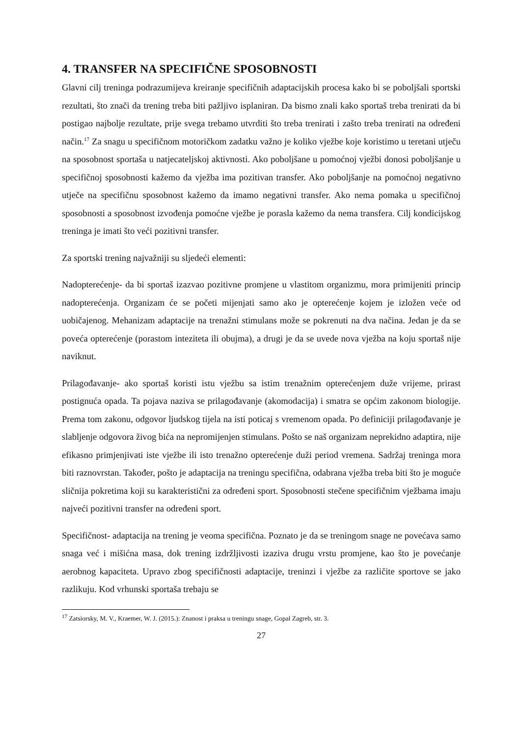4. TRANSFER NA SPECIFIČNE SPOSOBNOSTI
Glavni cilj treninga podrazumijeva kreiranje specifičnih adaptacijskih procesa kako bi se poboljšali sportski rezultati, što znači da trening treba biti pažljivo isplaniran. Da bismo znali kako sportaš treba trenirati da bi postigao najbolje rezultate, prije svega trebamo utvrditi što treba trenirati i zašto treba trenirati na određeni način.<sup>17</sup> Za snagu u specifičnom motoričkom zadatku važno je koliko vježbe koje koristimo u teretani utječu na sposobnost sportaša u natjecateljskoj aktivnosti. Ako poboljšane u pomoćnoj vježbi donosi poboljšanje u specifičnoj sposobnosti kažemo da vježba ima pozitivan transfer. Ako poboljšanje na pomoćnoj negativno utječe na specifičnu sposobnost kažemo da imamo negativni transfer. Ako nema pomaka u specifičnoj sposobnosti a sposobnost izvođenja pomoćne vježbe je porasla kažemo da nema transfera. Cilj kondicijskog treninga je imati što veći pozitivni transfer.
Za sportski trening najvažniji su sljedeći elementi:
Nadopterećenje- da bi sportaš izazvao pozitivne promjene u vlastitom organizmu, mora primijeniti princip nadopterećenja. Organizam će se početi mijenjati samo ako je opterećenje kojem je izložen veće od uobičajenog. Mehanizam adaptacije na trenažni stimulans može se pokrenuti na dva načina. Jedan je da se poveća opterećenje (porastom inteziteta ili obujma), a drugi je da se uvede nova vježba na koju sportaš nije naviknut.
Prilagođavanje- ako sportaš koristi istu vježbu sa istim trenažnim opterećenjem duže vrijeme, prirast postignuća opada. Ta pojava naziva se prilagođavanje (akomodacija) i smatra se općim zakonom biologije. Prema tom zakonu, odgovor ljudskog tijela na isti poticaj s vremenom opada. Po definiciji prilagođavanje je slabljenje odgovora živog bića na nepromijenjen stimulans. Pošto se naš organizam neprekidno adaptira, nije efikasno primjenjivati iste vježbe ili isto trenažno opterećenje duži period vremena. Sadržaj treninga mora biti raznovrstan. Također, pošto je adaptacija na treningu specifična, odabrana vježba treba biti što je moguće sličnija pokretima koji su karakteristični za određeni sport. Sposobnosti stečene specifičnim vježbama imaju najveći pozitivni transfer na određeni sport.
Specifičnost- adaptacija na trening je veoma specifična. Poznato je da se treningom snage ne povećava samo snaga već i mišićna masa, dok trening izdržljivosti izaziva drugu vrstu promjene, kao što je povećanje aerobnog kapaciteta. Upravo zbog specifičnosti adaptacije, treninzi i vježbe za različite sportove se jako razlikuju. Kod vrhunski sportaša trebaju se
<sup>17</sup> Zatsiorsky, M. V., Kraemer, W. J. (2015.): Znanost i praksa u treningu snage, Gopal Zagreb, str. 3.
27